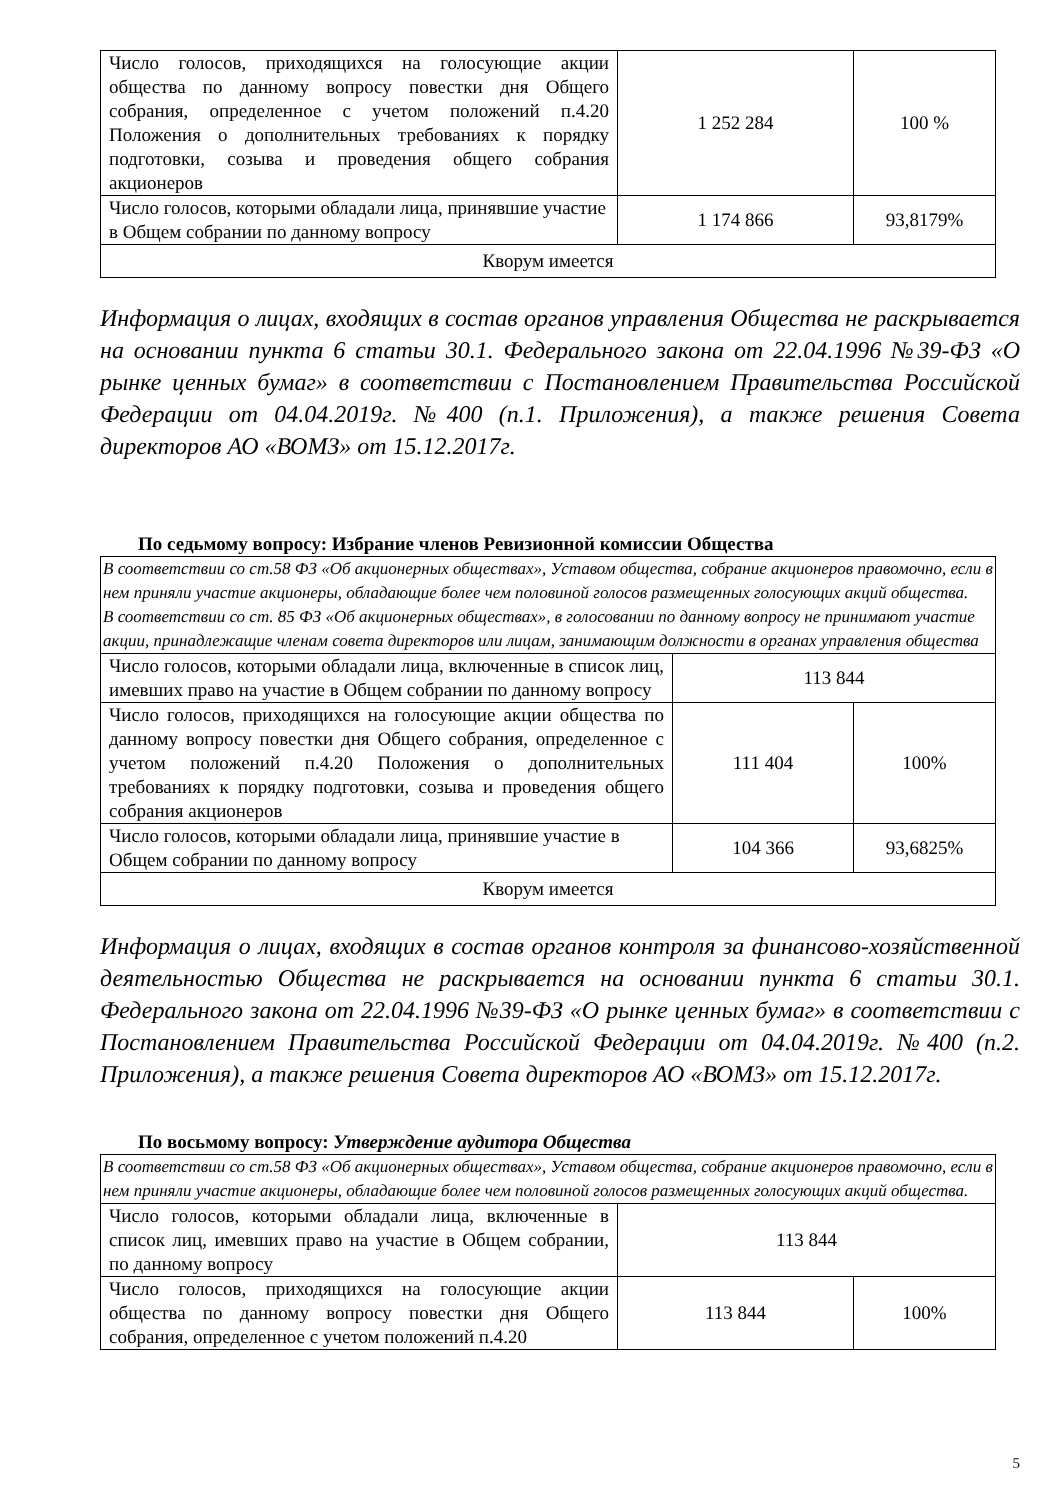| Число голосов, приходящихся на голосующие акции общества по данному вопросу повестки дня Общего собрания, определенное с учетом положений п.4.20 Положения о дополнительных требованиях к порядку подготовки, созыва и проведения общего собрания акционеров | 1 252 284 | 100 % |
| Число голосов, которыми обладали лица, принявшие участие в Общем собрании по данному вопросу | 1 174 866 | 93,8179% |
| Кворум имеется | | |
Информация о лицах, входящих в состав органов управления Общества не раскрывается на основании пункта 6 статьи 30.1. Федерального закона от 22.04.1996 №39-ФЗ «О рынке ценных бумаг» в соответствии с Постановлением Правительства Российской Федерации от 04.04.2019г. №400 (п.1. Приложения), а также решения Совета директоров АО «ВОМЗ» от 15.12.2017г.
По седьмому вопросу: Избрание членов Ревизионной комиссии Общества
| В соответствии со ст.58 ФЗ «Об акционерных обществах», Уставом общества, собрание акционеров правомочно, если в нем приняли участие акционеры, обладающие более чем половиной голосов размещенных голосующих акций общества. В соответствии со ст. 85 ФЗ «Об акционерных обществах», в голосовании по данному вопросу не принимают участие акции, принадлежащие членам совета директоров или лицам, занимающим должности в органах управления общества | | |
| Число голосов, которыми обладали лица, включенные в список лиц, имевших право на участие в Общем собрании по данному вопросу | 113 844 | |
| Число голосов, приходящихся на голосующие акции общества по данному вопросу повестки дня Общего собрания, определенное с учетом положений п.4.20 Положения о дополнительных требованиях к порядку подготовки, созыва и проведения общего собрания акционеров | 111 404 | 100% |
| Число голосов, которыми обладали лица, принявшие участие в Общем собрании по данному вопросу | 104 366 | 93,6825% |
| Кворум имеется | | |
Информация о лицах, входящих в состав органов контроля за финансово-хозяйственной деятельностью Общества не раскрывается на основании пункта 6 статьи 30.1. Федерального закона от 22.04.1996 №39-ФЗ «О рынке ценных бумаг» в соответствии с Постановлением Правительства Российской Федерации от 04.04.2019г. №400 (п.2. Приложения), а также решения Совета директоров АО «ВОМЗ» от 15.12.2017г.
По восьмому вопросу: Утверждение аудитора Общества
| В соответствии со ст.58 ФЗ «Об акционерных обществах», Уставом общества, собрание акционеров правомочно, если в нем приняли участие акционеры, обладающие более чем половиной голосов размещенных голосующих акций общества. | | |
| Число голосов, которыми обладали лица, включенные в список лиц, имевших право на участие в Общем собрании, по данному вопросу | 113 844 | |
| Число голосов, приходящихся на голосующие акции общества по данному вопросу повестки дня Общего собрания, определенное с учетом положений п.4.20 | 113 844 | 100% |
5